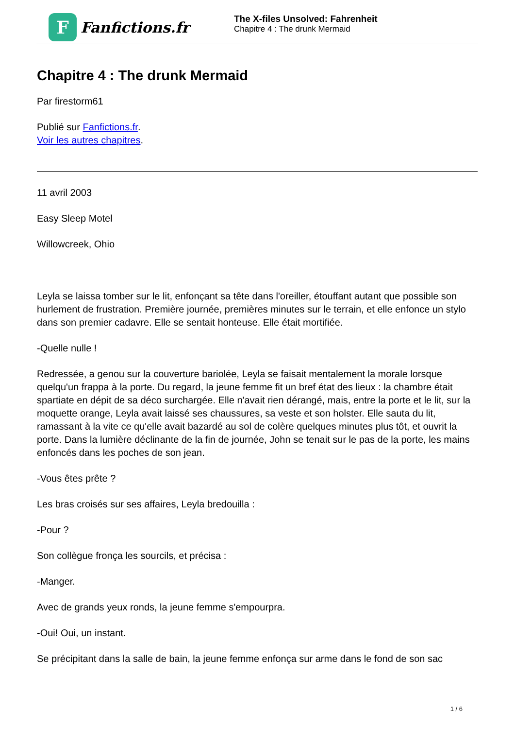F
Fanfictions.fr
The X-files Unsolved: Fahrenheit
Chapitre 4 : The drunk Mermaid
Chapitre 4 : The drunk Mermaid
Par firestorm61
Publié sur Fanfictions.fr.
Voir les autres chapitres.
11 avril 2003
Easy Sleep Motel
Willowcreek, Ohio
Leyla se laissa tomber sur le lit, enfonçant sa tête dans l'oreiller, étouffant autant que possible son hurlement de frustration. Première journée, premières minutes sur le terrain, et elle enfonce un stylo dans son premier cadavre. Elle se sentait honteuse. Elle était mortifiée.
-Quelle nulle !
Redressée, a genou sur la couverture bariolée, Leyla se faisait mentalement la morale lorsque quelqu'un frappa à la porte. Du regard, la jeune femme fit un bref état des lieux : la chambre était spartiate en dépit de sa déco surchargée. Elle n'avait rien dérangé, mais, entre la porte et le lit, sur la moquette orange, Leyla avait laissé ses chaussures, sa veste et son holster. Elle sauta du lit, ramassant à la vite ce qu'elle avait bazardé au sol de colère quelques minutes plus tôt, et ouvrit la porte. Dans la lumière déclinante de la fin de journée, John se tenait sur le pas de la porte, les mains enfoncés dans les poches de son jean.
-Vous êtes prête ?
Les bras croisés sur ses affaires, Leyla bredouilla :
-Pour ?
Son collègue fronça les sourcils, et précisa :
-Manger.
Avec de grands yeux ronds, la jeune femme s'empourpra.
-Oui! Oui, un instant.
Se précipitant dans la salle de bain, la jeune femme enfonça sur arme dans le fond de son sac
1 / 6